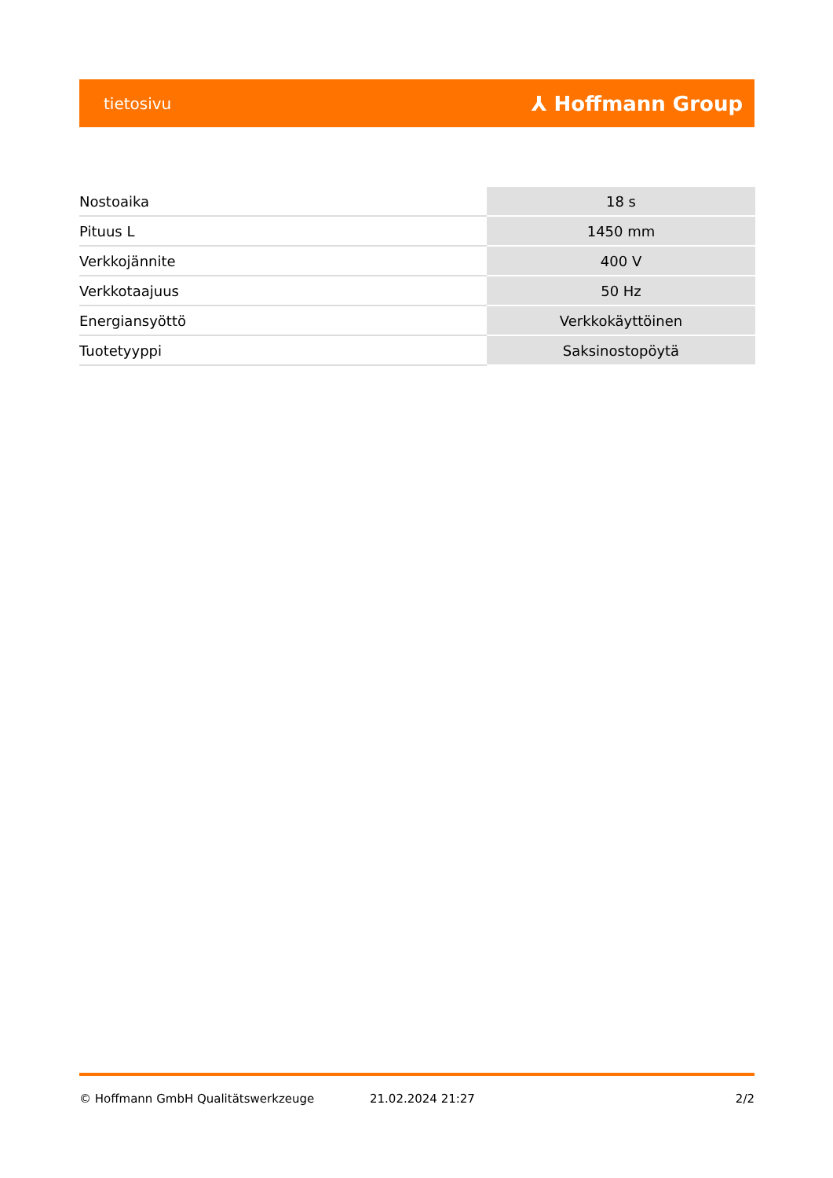tietosivu ⅄ Hoffmann Group
| Nostoaika | 18 s |
| Pituus L | 1450 mm |
| Verkkojännite | 400 V |
| Verkkotaajuus | 50 Hz |
| Energiansyöttö | Verkkokäyttöinen |
| Tuotetyyppi | Saksinostopöytä |
© Hoffmann GmbH Qualitätswerkzeuge 21.02.2024 21:27 2/2